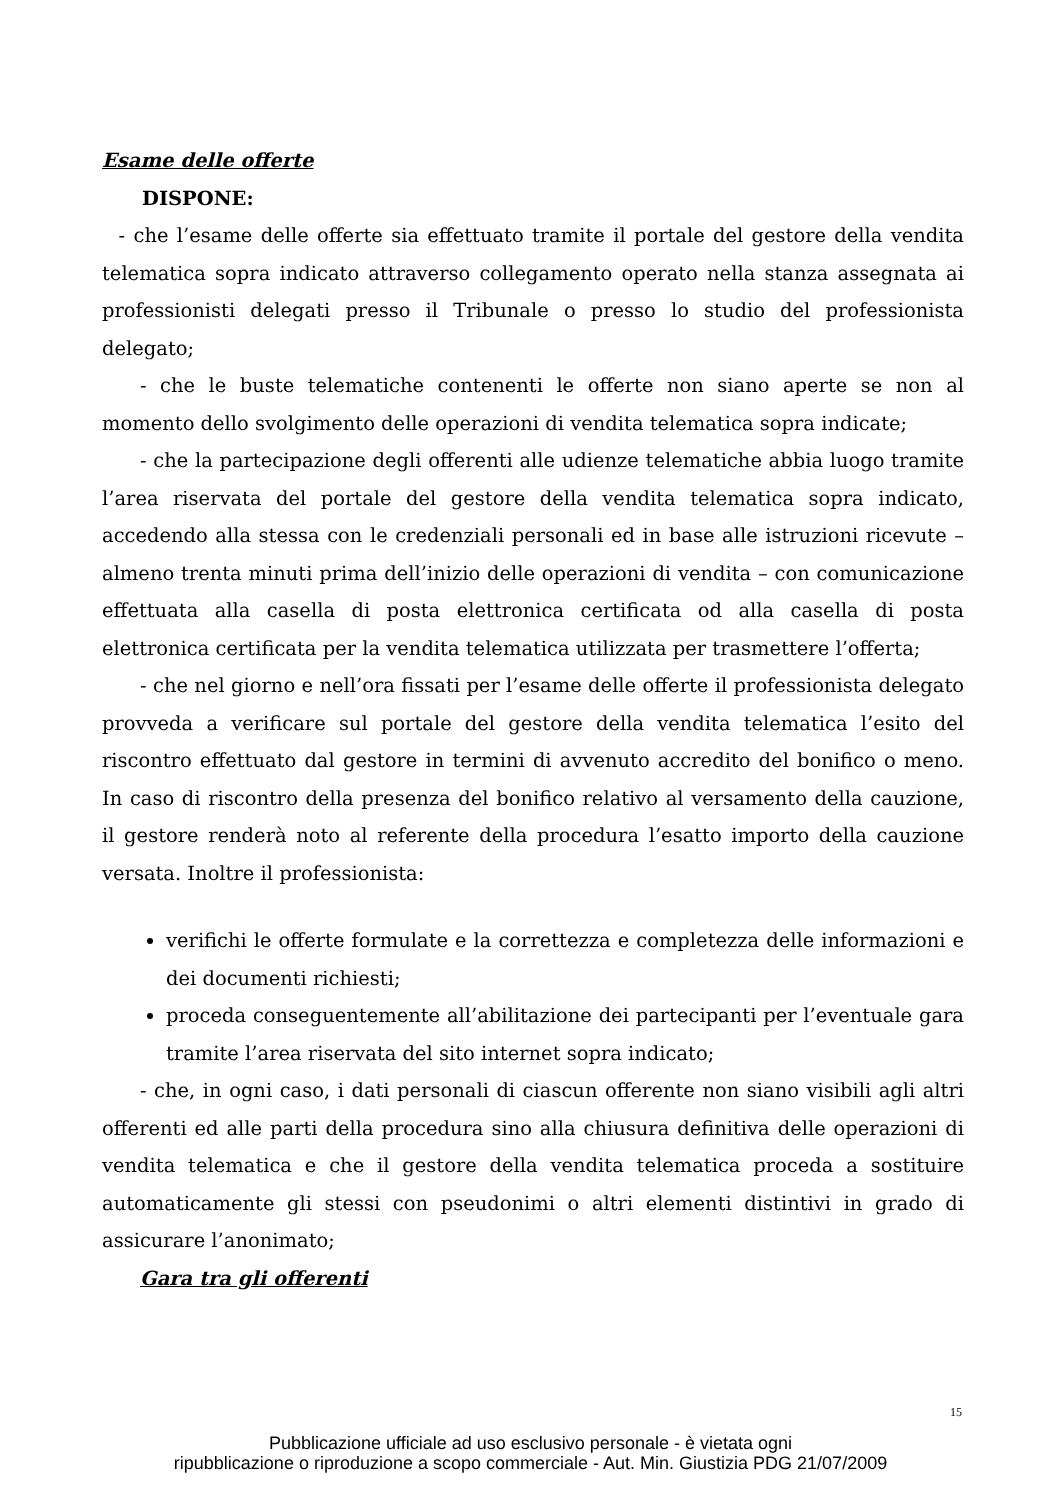Esame delle offerte
DISPONE:
- che l’esame delle offerte sia effettuato tramite il portale del gestore della vendita telematica sopra indicato attraverso collegamento operato nella stanza assegnata ai professionisti delegati presso il Tribunale o presso lo studio del professionista delegato;
- che le buste telematiche contenenti le offerte non siano aperte se non al momento dello svolgimento delle operazioni di vendita telematica sopra indicate;
- che la partecipazione degli offerenti alle udienze telematiche abbia luogo tramite l’area riservata del portale del gestore della vendita telematica sopra indicato, accedendo alla stessa con le credenziali personali ed in base alle istruzioni ricevute – almeno trenta minuti prima dell’inizio delle operazioni di vendita – con comunicazione effettuata alla casella di posta elettronica certificata od alla casella di posta elettronica certificata per la vendita telematica utilizzata per trasmettere l’offerta;
- che nel giorno e nell’ora fissati per l’esame delle offerte il professionista delegato provveda a verificare sul portale del gestore della vendita telematica l’esito del riscontro effettuato dal gestore in termini di avvenuto accredito del bonifico o meno. In caso di riscontro della presenza del bonifico relativo al versamento della cauzione, il gestore renderà noto al referente della procedura l’esatto importo della cauzione versata. Inoltre il professionista:
verifichi le offerte formulate e la correttezza e completezza delle informazioni e dei documenti richiesti;
proceda conseguentemente all’abilitazione dei partecipanti per l’eventuale gara tramite l’area riservata del sito internet sopra indicato;
- che, in ogni caso, i dati personali di ciascun offerente non siano visibili agli altri offerenti ed alle parti della procedura sino alla chiusura definitiva delle operazioni di vendita telematica e che il gestore della vendita telematica proceda a sostituire automaticamente gli stessi con pseudonimi o altri elementi distintivi in grado di assicurare l’anonimato;
Gara tra gli offerenti
15
Pubblicazione ufficiale ad uso esclusivo personale - è vietata ogni
ripubblicazione o riproduzione a scopo commerciale - Aut. Min. Giustizia PDG 21/07/2009